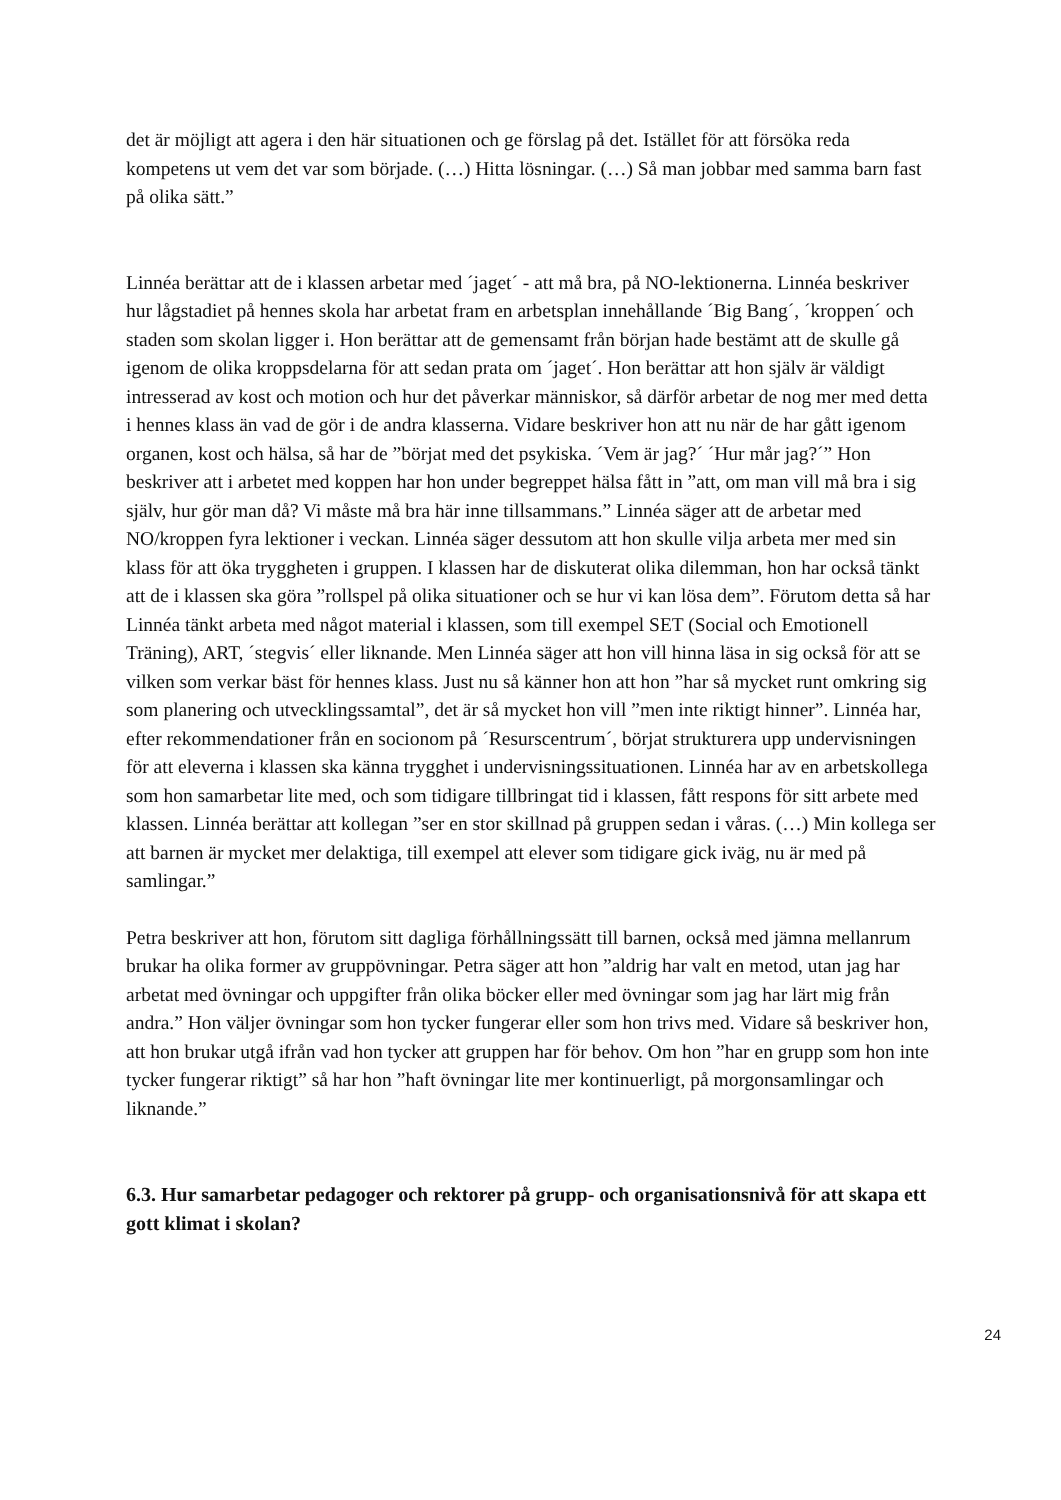det är möjligt att agera i den här situationen och ge förslag på det. Istället för att försöka reda kompetens ut vem det var som började. (…) Hitta lösningar. (…) Så man jobbar med samma barn fast på olika sätt.”
Linnéa berättar att de i klassen arbetar med ´jaget´ - att må bra, på NO-lektionerna. Linnéa beskriver hur lågstadiet på hennes skola har arbetat fram en arbetsplan innehållande ´Big Bang´, ´kroppen´ och staden som skolan ligger i. Hon berättar att de gemensamt från början hade bestämt att de skulle gå igenom de olika kroppsdelarna för att sedan prata om ´jaget´. Hon berättar att hon själv är väldigt intresserad av kost och motion och hur det påverkar människor, så därför arbetar de nog mer med detta i hennes klass än vad de gör i de andra klasserna. Vidare beskriver hon att nu när de har gått igenom organen, kost och hälsa, så har de ”börjat med det psykiska. ´Vem är jag?´ ´Hur mår jag?´” Hon beskriver att i arbetet med koppen har hon under begreppet hälsa fått in ”att, om man vill må bra i sig själv, hur gör man då? Vi måste må bra här inne tillsammans.” Linnéa säger att de arbetar med NO/kroppen fyra lektioner i veckan. Linnéa säger dessutom att hon skulle vilja arbeta mer med sin klass för att öka tryggheten i gruppen. I klassen har de diskuterat olika dilemman, hon har också tänkt att de i klassen ska göra ”rollspel på olika situationer och se hur vi kan lösa dem”. Förutom detta så har Linnéa tänkt arbeta med något material i klassen, som till exempel SET (Social och Emotionell Träning), ART, ´stegvis´ eller liknande. Men Linnéa säger att hon vill hinna läsa in sig också för att se vilken som verkar bäst för hennes klass. Just nu så känner hon att hon ”har så mycket runt omkring sig som planering och utvecklingssamtal”, det är så mycket hon vill ”men inte riktigt hinner”. Linnéa har, efter rekommendationer från en socionom på ´Resurscentrum´, börjat strukturera upp undervisningen för att eleverna i klassen ska känna trygghet i undervisningssituationen. Linnéa har av en arbetskollega som hon samarbetar lite med, och som tidigare tillbringat tid i klassen, fått respons för sitt arbete med klassen. Linnéa berättar att kollegan ”ser en stor skillnad på gruppen sedan i våras. (…) Min kollega ser att barnen är mycket mer delaktiga, till exempel att elever som tidigare gick iväg, nu är med på samlingar.”
Petra beskriver att hon, förutom sitt dagliga förhållningssätt till barnen, också med jämna mellanrum brukar ha olika former av gruppövningar. Petra säger att hon ”aldrig har valt en metod, utan jag har arbetat med övningar och uppgifter från olika böcker eller med övningar som jag har lärt mig från andra.” Hon väljer övningar som hon tycker fungerar eller som hon trivs med. Vidare så beskriver hon, att hon brukar utgå ifrån vad hon tycker att gruppen har för behov. Om hon ”har en grupp som hon inte tycker fungerar riktigt” så har hon ”haft övningar lite mer kontinuerligt, på morgonsamlingar och liknande.”
6.3. Hur samarbetar pedagoger och rektorer på grupp- och organisationsnivå för att skapa ett gott klimat i skolan?
24